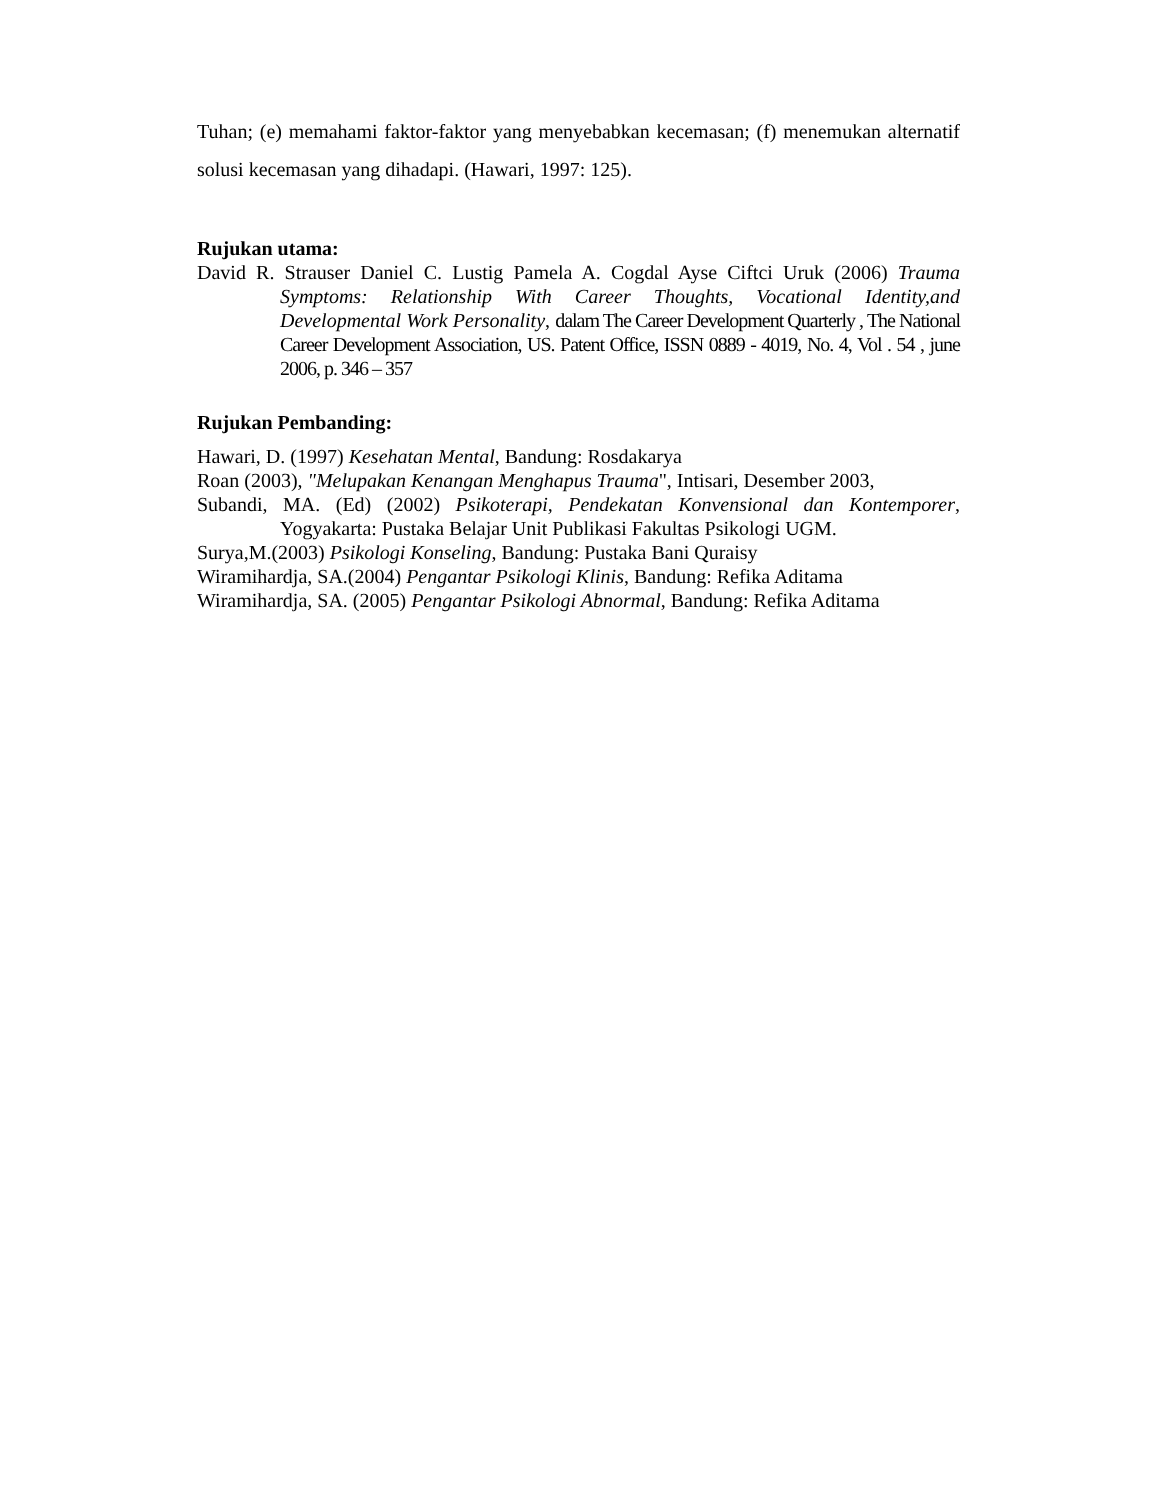Tuhan; (e) memahami faktor-faktor yang menyebabkan kecemasan; (f) menemukan alternatif solusi kecemasan yang dihadapi. (Hawari, 1997: 125).
Rujukan utama:
David R. Strauser Daniel C. Lustig Pamela A. Cogdal Ayse Ciftci Uruk (2006) Trauma Symptoms: Relationship With Career Thoughts, Vocational Identity,and Developmental Work Personality, dalam The Career Development Quarterly , The National Career Development Association, US. Patent Office, ISSN 0889 - 4019, No. 4, Vol . 54 , june 2006, p. 346 – 357
Rujukan Pembanding:
Hawari, D. (1997) Kesehatan Mental, Bandung: Rosdakarya
Roan (2003), "Melupakan Kenangan Menghapus Trauma", Intisari, Desember 2003,
Subandi, MA. (Ed) (2002) Psikoterapi, Pendekatan Konvensional dan Kontemporer, Yogyakarta: Pustaka Belajar Unit Publikasi Fakultas Psikologi UGM.
Surya,M.(2003) Psikologi Konseling, Bandung: Pustaka Bani Quraisy
Wiramihardja, SA.(2004) Pengantar Psikologi Klinis, Bandung: Refika Aditama
Wiramihardja, SA. (2005) Pengantar Psikologi Abnormal, Bandung: Refika Aditama